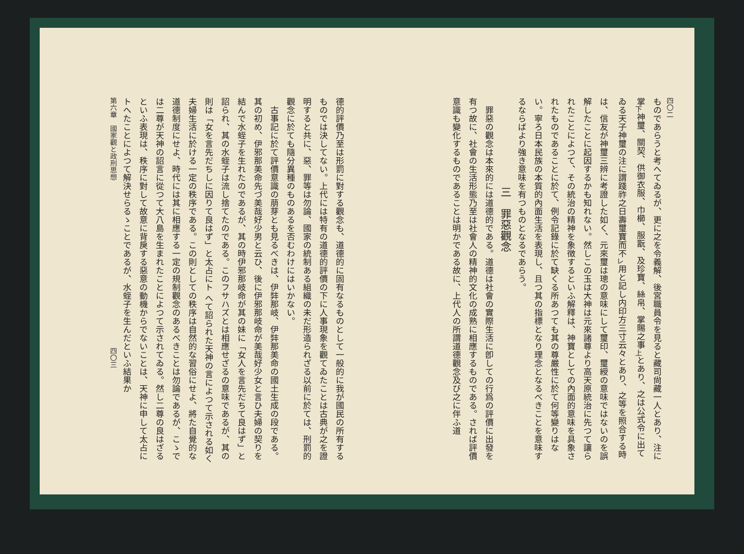四〇二
ものであらうと考へてゐるが、更に之を令義解、後宮職員令を見ると藏司尙藏一人とあり、注に掌<sub>下</sub>神璽、關契、供御衣服、巾櫛、服翫、及珍寶、絲帛、掌賜之事<sub>上</sub>とあり、之は公式令に出てゐる天子神璽の注に謂踐祚之日壽璽寶而不<sub>レ</sub>用と記し内印方三寸云々とあり、之等を照合する時は、信友が神璽三辨に考證した如く、元來璽は璁の意味にして璽印、璽綬の意味ではないのを誤解したことに起因するかも知れない。然しこの玉は大神は元來諸尊より高天原統治に先つて讓られたことによつて、その統治の精神を象徴するといふ解釋は、神寶としての內面的意味を具象されたものであることに於て、例令記錄に於て缺くる所あつても其の尊嚴性に於て何等變りはない。寧ろ日本民族の本質的內面生活を表現し、且つ其の指標となり理念となるべきことを意味するならばより強き意味を有つものとなるであらう。
三　罪惡觀念
　罪惡の觀念は本來的には道德的である。道德は社會の實際生活に卽しての行爲の評價に出發を有つ故に、社會の生活形態乃至は社會人の精神的文化の成熟に相應するものである。されば評價意識も變化するものであることは明かである故に、上代人の所謂道德觀念及び之に伴ふ道
德的評價乃至は形罰に對する觀念も、道德的に固有なるものとして一般的に我が國民の所有するものでは決してない。上代には特有の道德的評價の下に人事現象を觀てゐたことは古典が之を證明すると共に、惡、罪等は勿論、國家の統制ある組織の未だ形造られざる以前に於ては、刑罰的觀念に於ても隨分異種のものあるを否むわけにはいかない。
　古事記に於て評價意識の萠芽とも見るべきは、伊弉那岐、伊弉那美命の國土生成の段である。其の初め、伊邪那美命先づ美哉好少男と云ひ、後に伊邪那岐命が美哉好少女と言ひ夫婦の契りを結んで水蛭子を生れたのであるが、其の時伊邪那岐命が其の妹に「女人を言先だちて良はず」と詔られ、其の水蛭子は流し捨てたのである。このフサハズとは相應せざるの意味であるが、其の則は「女を言先だちしに因りて良はず」と太占にト へて詔られた天神の言によつて示される如く夫婦生活に於ける一定の秩序である。この則としての秩序は自然的な習俗にせよ、將た自覺的な道德制度にせよ、時代には其に相應する一定の規制觀念のあるべきことは勿論であるが、こゝでは二尊が天神の詔言に從つて大八島を生まれたことによつて示されてゐる。然し二尊の良はざるといふ表現は、秩序に對して故意に背戾する惡意の動機からでないことは、天神に申して太占にトへたことによつて解決せらるゝことであるが、水蛭子を生んだといふ結果か
第六章　國家觀と政刑思想　　　　　　　　　　　　　　　　　　　　　　　　四〇三